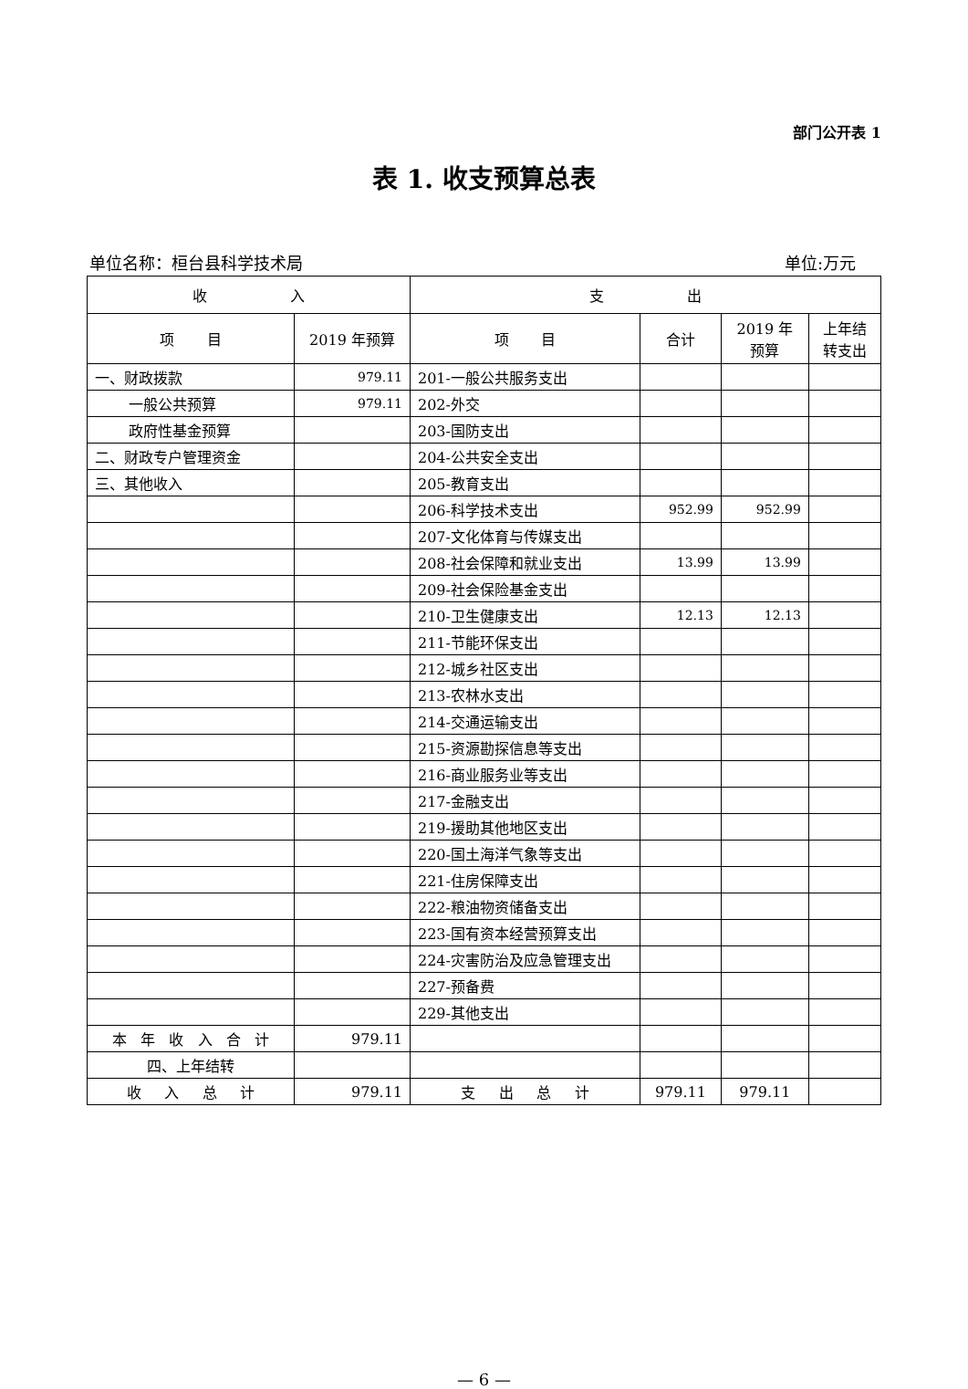部门公开表 1
表 1. 收支预算总表
单位名称：桓台县科学技术局 单位:万元
| 收 入 | | 支 出 | | | |
| --- | --- | --- | --- | --- | --- |
| 项 目 | 2019 年预算 | 项 目 | 合计 | 2019 年 预算 | 上年结 转支出 |
| 一、财政拨款 | 979.11 | 201-一般公共服务支出 | | | |
| 一般公共预算 | 979.11 | 202-外交 | | | |
| 政府性基金预算 | | 203-国防支出 | | | |
| 二、财政专户管理资金 | | 204-公共安全支出 | | | |
| 三、其他收入 | | 205-教育支出 | | | |
| | | 206-科学技术支出 | 952.99 | 952.99 | |
| | | 207-文化体育与传媒支出 | | | |
| | | 208-社会保障和就业支出 | 13.99 | 13.99 | |
| | | 209-社会保险基金支出 | | | |
| | | 210-卫生健康支出 | 12.13 | 12.13 | |
| | | 211-节能环保支出 | | | |
| | | 212-城乡社区支出 | | | |
| | | 213-农林水支出 | | | |
| | | 214-交通运输支出 | | | |
| | | 215-资源勘探信息等支出 | | | |
| | | 216-商业服务业等支出 | | | |
| | | 217-金融支出 | | | |
| | | 219-援助其他地区支出 | | | |
| | | 220-国土海洋气象等支出 | | | |
| | | 221-住房保障支出 | | | |
| | | 222-粮油物资储备支出 | | | |
| | | 223-国有资本经营预算支出 | | | |
| | | 224-灾害防治及应急管理支出 | | | |
| | | 227-预备费 | | | |
| | | 229-其他支出 | | | |
| 本 年 收 入 合 计 | 979.11 | | | | |
| 四、上年结转 | | | | | |
| 收 入 总 计 | 979.11 | 支 出 总 计 | 979.11 | 979.11 | |
— 6 —